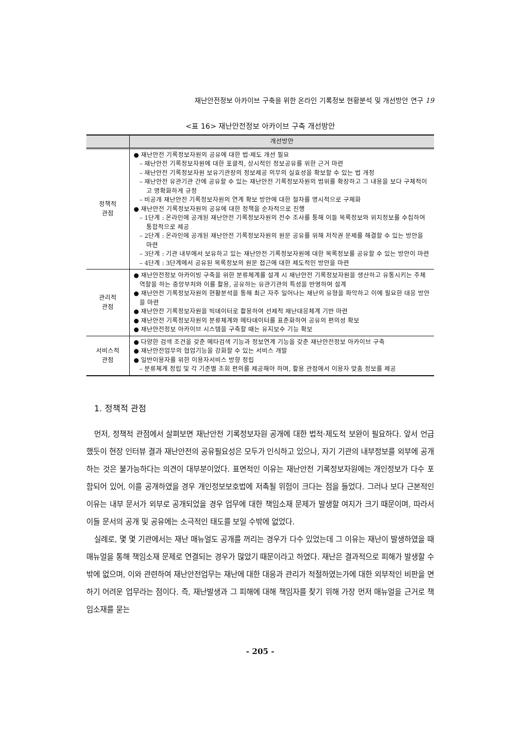재난안전정보 아카이브 구축을 위한 온라인 기록정보 현황분석 및 개선방안 연구 19
<표 16> 재난안전정보 아카이브 구축 개선방안
| | 개선방안 |
| --- | --- |
| 정책적 관점 | ● 재난안전 기록정보자원의 공유에 대한 법·제도 개선 필요 – 재난안전 기록정보자원에 대한 포괄적, 상시적인 정보공유를 위한 근거 마련 – 재난안전 기록정보자원 보유기관장의 정보제공 의무의 실효성을 확보할 수 있는 법 개정 – 재난안전 유관기관 간에 공유할 수 있는 재난안전 기록정보자원의 범위를 확장하고 그 내용을 보다 구체적이고 명확화하게 규정 – 비공개 재난안전 기록정보자원의 연계 확보 방안에 대한 절차를 명시적으로 구체화 ● 재난안전 기록정보자원의 공유에 대한 정책을 순차적으로 진행 – 1단계 : 온라인에 공개된 재난안전 기록정보자원의 전수 조사를 통해 이들 목록정보와 위치정보를 수집하여 통합적으로 제공 – 2단계 : 온라인에 공개된 재난안전 기록정보자원의 원문 공유를 위해 저작권 문제를 해결할 수 있는 방안을 마련 – 3단계 : 기관 내부에서 보유하고 있는 재난안전 기록정보자원에 대한 목록정보를 공유할 수 있는 방안이 마련 – 4단계 : 3단계에서 공유된 목록정보의 원문 접근에 대한 제도적인 방안을 마련 |
| 관리적 관점 | ● 재난안전정보 아카이빙 구축을 위한 분류체계를 설계 시 재난안전 기록정보자원을 생산하고 유통시키는 주체 역할을 하는 중앙부처와 이를 활용, 공유하는 유관기관의 특성을 반영하여 설계 ● 재난안전 기록정보자원의 현황분석을 통해 최근 자주 일어나는 재난의 유형을 파악하고 이에 필요한 대응 방안을 마련 ● 재난안전 기록정보자원을 빅데이터로 활용하여 선제적 재난대응체계 기반 마련 ● 재난안전 기록정보자원의 분류체계와 메타데이터를 표준화하여 공유의 편의성 확보 ● 재난안전정보 아카이브 시스템을 구축할 때는 유지보수 기능 확보 |
| 서비스적 관점 | ● 다양한 검색 조건을 갖춘 메타검색 기능과 정보연계 기능을 갖춘 재난안전정보 아카이브 구축 ● 재난안전업무의 협업기능을 강화할 수 있는 서비스 개발 ● 일반이용자를 위한 이용자서비스 방향 정립 – 분류체계 정립 및 각 기준별 조회 편의를 제공해야 하며, 활용 관점에서 이용자 맞춤 정보를 제공 |
1. 정책적 관점
먼저, 정책적 관점에서 살펴보면 재난안전 기록정보자원 공개에 대한 법적·제도적 보완이 필요하다. 앞서 언급했듯이 현장 인터뷰 결과 재난안전의 공유필요성은 모두가 인식하고 있으나, 자기 기관의 내부정보를 외부에 공개하는 것은 불가능하다는 의견이 대부분이었다. 표면적인 이유는 재난안전 기록정보자원에는 개인정보가 다수 포함되어 있어, 이를 공개하였을 경우 개인정보보호법에 저촉될 위험이 크다는 점을 들었다. 그러나 보다 근본적인 이유는 내부 문서가 외부로 공개되었을 경우 업무에 대한 책임소재 문제가 발생할 여지가 크기 때문이며, 따라서 이들 문서의 공개 및 공유에는 소극적인 태도를 보일 수밖에 없었다.
실례로, 몇 몇 기관에서는 재난 매뉴얼도 공개를 꺼리는 경우가 다수 있었는데 그 이유는 재난이 발생하였을 때 매뉴얼을 통해 책임소재 문제로 연결되는 경우가 많았기 때문이라고 하였다. 재난은 결과적으로 피해가 발생할 수밖에 없으며, 이와 관련하여 재난안전업무는 재난에 대한 대응과 관리가 적절하였는가에 대한 외부적인 비판을 면하기 어려운 업무라는 점이다. 즉, 재난발생과 그 피해에 대해 책임자를 찾기 위해 가장 먼저 매뉴얼을 근거로 책임소재를 묻는
- 205 -